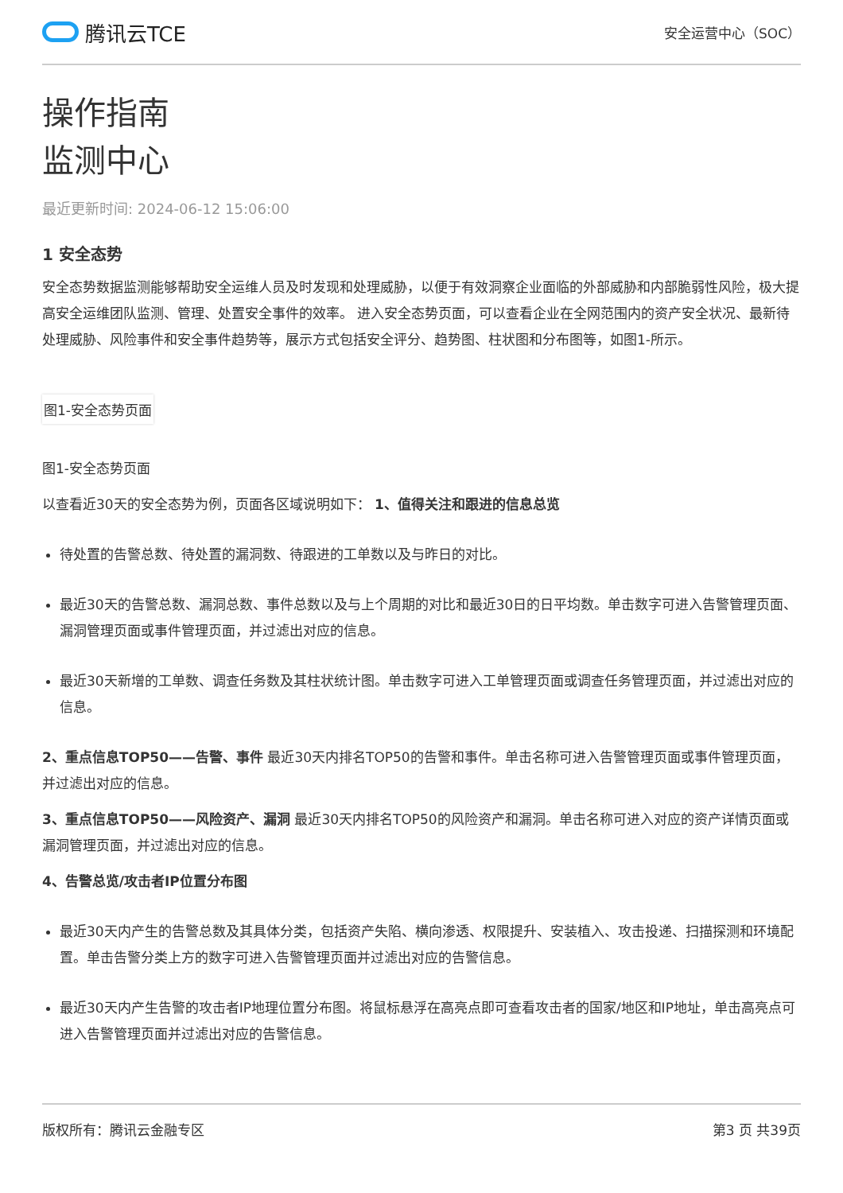腾讯云TCE
安全运营中心（SOC）
操作指南
监测中心
最近更新时间: 2024-06-12 15:06:00
1 安全态势
安全态势数据监测能够帮助安全运维人员及时发现和处理威胁，以便于有效洞察企业面临的外部威胁和内部脆弱性风险，极大提高安全运维团队监测、管理、处置安全事件的效率。 进入安全态势页面，可以查看企业在全网范围内的资产安全状况、最新待处理威胁、风险事件和安全事件趋势等，展示方式包括安全评分、趋势图、柱状图和分布图等，如图1-所示。
图1-安全态势页面
图1-安全态势页面
以查看近30天的安全态势为例，页面各区域说明如下： 1、值得关注和跟进的信息总览
待处置的告警总数、待处置的漏洞数、待跟进的工单数以及与昨日的对比。
最近30天的告警总数、漏洞总数、事件总数以及与上个周期的对比和最近30日的日平均数。单击数字可进入告警管理页面、漏洞管理页面或事件管理页面，并过滤出对应的信息。
最近30天新增的工单数、调查任务数及其柱状统计图。单击数字可进入工单管理页面或调查任务管理页面，并过滤出对应的信息。
2、重点信息TOP50——告警、事件 最近30天内排名TOP50的告警和事件。单击名称可进入告警管理页面或事件管理页面，并过滤出对应的信息。
3、重点信息TOP50——风险资产、漏洞 最近30天内排名TOP50的风险资产和漏洞。单击名称可进入对应的资产详情页面或漏洞管理页面，并过滤出对应的信息。
4、告警总览/攻击者IP位置分布图
最近30天内产生的告警总数及其具体分类，包括资产失陷、横向渗透、权限提升、安装植入、攻击投递、扫描探测和环境配置。单击告警分类上方的数字可进入告警管理页面并过滤出对应的告警信息。
最近30天内产生告警的攻击者IP地理位置分布图。将鼠标悬浮在高亮点即可查看攻击者的国家/地区和IP地址，单击高亮点可进入告警管理页面并过滤出对应的告警信息。
版权所有：腾讯云金融专区 第3 页 共39页